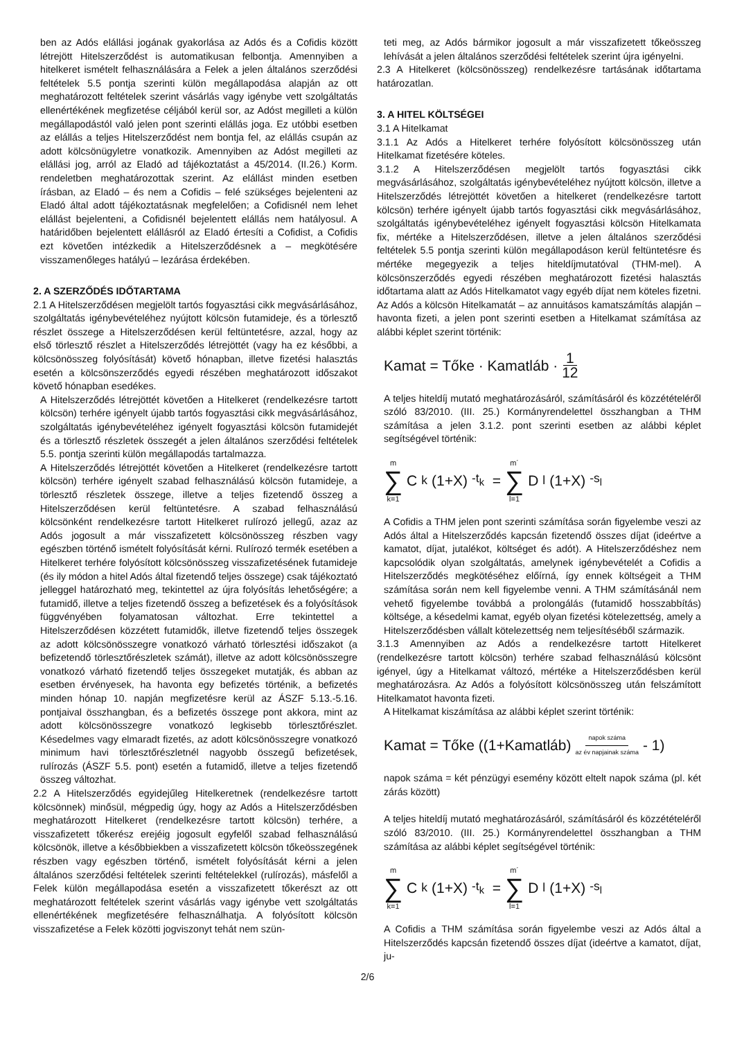ben az Adós elállási jogának gyakorlása az Adós és a Cofidis között létrejött Hitelszerződést is automatikusan felbontja. Amennyiben a hitelkeret ismételt felhasználására a Felek a jelen általános szerződési feltételek 5.5 pontja szerinti külön megállapodása alapján az ott meghatározott feltételek szerint vásárlás vagy igénybe vett szolgáltatás ellenértékének megfizetése céljából kerül sor, az Adóst megilleti a külön megállapodástól való jelen pont szerinti elállás joga. Ez utóbbi esetben az elállás a teljes Hitelszerződést nem bontja fel, az elállás csupán az adott kölcsönügyletre vonatkozik. Amennyiben az Adóst megilleti az elállási jog, arról az Eladó ad tájékoztatást a 45/2014. (II.26.) Korm. rendeletben meghatározottak szerint. Az elállást minden esetben írásban, az Eladó – és nem a Cofidis – felé szükséges bejelenteni az Eladó által adott tájékoztatásnak megfelelően; a Cofidisnél nem lehet elállást bejelenteni, a Cofidisnél bejelentett elállás nem hatályosul. A határidőben bejelentett elállásról az Eladó értesíti a Cofidist, a Cofidis ezt követően intézkedik a Hitelszerződésnek a – megkötésére visszamenőleges hatályú – lezárása érdekében.
2. A SZERZŐDÉS IDŐTARTAMA
2.1 A Hitelszerződésen megjelölt tartós fogyasztási cikk megvásárlásához, szolgáltatás igénybevételéhez nyújtott kölcsön futamideje, és a törlesztő részlet összege a Hitelszerződésen kerül feltüntetésre, azzal, hogy az első törlesztő részlet a Hitelszerződés létrejöttét (vagy ha ez későbbi, a kölcsönösszeg folyósítását) követő hónapban, illetve fizetési halasztás esetén a kölcsönszerződés egyedi részében meghatározott időszakot követő hónapban esedékes.
A Hitelszerződés létrejöttét követően a Hitelkeret (rendelkezésre tartott kölcsön) terhére igényelt újabb tartós fogyasztási cikk megvásárlásához, szolgáltatás igénybevételéhez igényelt fogyasztási kölcsön futamidejét és a törlesztő részletek összegét a jelen általános szerződési feltételek 5.5. pontja szerinti külön megállapodás tartalmazza.
A Hitelszerződés létrejöttét követően a Hitelkeret (rendelkezésre tartott kölcsön) terhére igényelt szabad felhasználású kölcsön futamideje, a törlesztő részletek összege, illetve a teljes fizetendő összeg a Hitelszerződésen kerül feltüntetésre. A szabad felhasználású kölcsönként rendelkezésre tartott Hitelkeret rulírozó jellegű, azaz az Adós jogosult a már visszafizetett kölcsönösszeg részben vagy egészben történő ismételt folyósítását kérni. Rulírozó termék esetében a Hitelkeret terhére folyósított kölcsönösszeg visszafizetésének futamideje (és ily módon a hitel Adós által fizetendő teljes összege) csak tájékoztató jelleggel határozható meg, tekintettel az újra folyósítás lehetőségére; a futamidő, illetve a teljes fizetendő összeg a befizetések és a folyósítások függvényében folyamatosan változhat. Erre tekintettel a Hitelszerződésen közzétett futamidők, illetve fizetendő teljes összegek az adott kölcsönösszegre vonatkozó várható törlesztési időszakot (a befizetendő törlesztőrészletek számát), illetve az adott kölcsönösszegre vonatkozó várható fizetendő teljes összegeket mutatják, és abban az esetben érvényesek, ha havonta egy befizetés történik, a befizetés minden hónap 10. napján megfizetésre kerül az ÁSZF 5.13.-5.16. pontjaival összhangban, és a befizetés összege pont akkora, mint az adott kölcsönösszegre vonatkozó legkisebb törlesztőrészlet. Késedelmes vagy elmaradt fizetés, az adott kölcsönösszegre vonatkozó minimum havi törlesztőrészletnél nagyobb összegű befizetések, rulírozás (ÁSZF 5.5. pont) esetén a futamidő, illetve a teljes fizetendő összeg változhat.
2.2 A Hitelszerződés egyidejűleg Hitelkeretnek (rendelkezésre tartott kölcsönnek) minősül, mégpedig úgy, hogy az Adós a Hitelszerződésben meghatározott Hitelkeret (rendelkezésre tartott kölcsön) terhére, a visszafizetett tőkerész erejéig jogosult egyfelől szabad felhasználású kölcsönök, illetve a későbbiekben a visszafizetett kölcsön tőkeösszegének részben vagy egészben történő, ismételt folyósítását kérni a jelen általános szerződési feltételek szerinti feltételekkel (rulírozás), másfelől a Felek külön megállapodása esetén a visszafizetett tőkerészt az ott meghatározott feltételek szerint vásárlás vagy igénybe vett szolgáltatás ellenértékének megfizetésére felhasználhatja. A folyósított kölcsön visszafizetése a Felek közötti jogviszonyt tehát nem szün-
teti meg, az Adós bármikor jogosult a már visszafizetett tőkeösszeg lehívását a jelen általános szerződési feltételek szerint újra igényelni.
2.3 A Hitelkeret (kölcsönösszeg) rendelkezésre tartásának időtartama határozatlan.
3. A HITEL KÖLTSÉGEI
3.1 A Hitelkamat
3.1.1 Az Adós a Hitelkeret terhére folyósított kölcsönösszeg után Hitelkamat fizetésére köteles.
3.1.2 A Hitelszerződésen megjelölt tartós fogyasztási cikk megvásárlásához, szolgáltatás igénybevételéhez nyújtott kölcsön, illetve a Hitelszerződés létrejöttét követően a hitelkeret (rendelkezésre tartott kölcsön) terhére igényelt újabb tartós fogyasztási cikk megvásárlásához, szolgáltatás igénybevételéhez igényelt fogyasztási kölcsön Hitelkamata fix, mértéke a Hitelszerződésen, illetve a jelen általános szerződési feltételek 5.5 pontja szerinti külön megállapodáson kerül feltüntetésre és mértéke megegyezik a teljes hiteldíjmutatóval (THM-mel). A kölcsönszerződés egyedi részében meghatározott fizetési halasztás időtartama alatt az Adós Hitelkamatot vagy egyéb díjat nem köteles fizetni. Az Adós a kölcsön Hitelkamatát – az annuitásos kamatszámítás alapján – havonta fizeti, a jelen pont szerinti esetben a Hitelkamat számítása az alábbi képlet szerint történik:
Kamat = Tőke · Kamatláb · 1 12
A teljes hiteldíj mutató meghatározásáról, számításáról és közzétételéről szóló 83/2010. (III. 25.) Kormányrendelettel összhangban a THM számítása a jelen 3.1.2. pont szerinti esetben az alábbi képlet segítségével történik:
m ∑ k=1 C<sub>k</sub>(1+X)<sup>-t<sub>k</sub></sup> = m´ ∑ l=1 D<sub>l</sub>(1+X)<sup>-s<sub>l</sub></sup>
A Cofidis a THM jelen pont szerinti számítása során figyelembe veszi az Adós által a Hitelszerződés kapcsán fizetendő összes díjat (ideértve a kamatot, díjat, jutalékot, költséget és adót). A Hitelszerződéshez nem kapcsolódik olyan szolgáltatás, amelynek igénybevételét a Cofidis a Hitelszerződés megkötéséhez előírná, így ennek költségeit a THM számítása során nem kell figyelembe venni. A THM számításánál nem vehető figyelembe továbbá a prolongálás (futamidő hosszabbítás) költsége, a késedelmi kamat, egyéb olyan fizetési kötelezettség, amely a Hitelszerződésben vállalt kötelezettség nem teljesítéséből származik.
3.1.3 Amennyiben az Adós a rendelkezésre tartott Hitelkeret (rendelkezésre tartott kölcsön) terhére szabad felhasználású kölcsönt igényel, úgy a Hitelkamat változó, mértéke a Hitelszerződésben kerül meghatározásra. Az Adós a folyósított kölcsönösszeg után felszámított Hitelkamatot havonta fizeti.
A Hitelkamat kiszámítása az alábbi képlet szerint történik:
Kamat = Tőke ((1+Kamatláb)<sup>napok száma az év napjainak száma</sup> - 1)
napok száma = két pénzügyi esemény között eltelt napok száma (pl. két zárás között)
A teljes hiteldíj mutató meghatározásáról, számításáról és közzétételéről szóló 83/2010. (III. 25.) Kormányrendelettel összhangban a THM számítása az alábbi képlet segítségével történik:
m ∑ k=1 C<sub>k</sub>(1+X)<sup>-t<sub>k</sub></sup> = m´ ∑ l=1 D<sub>l</sub>(1+X)<sup>-s<sub>l</sub></sup>
A Cofidis a THM számítása során figyelembe veszi az Adós által a Hitelszerződés kapcsán fizetendő összes díjat (ideértve a kamatot, díjat, ju-
2/6